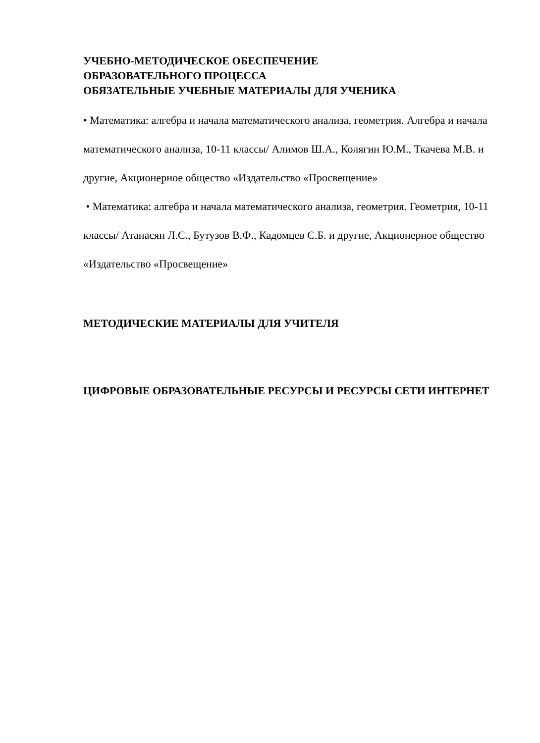УЧЕБНО-МЕТОДИЧЕСКОЕ ОБЕСПЕЧЕНИЕ
ОБРАЗОВАТЕЛЬНОГО ПРОЦЕССА
ОБЯЗАТЕЛЬНЫЕ УЧЕБНЫЕ МАТЕРИАЛЫ ДЛЯ УЧЕНИКА
• Математика: алгебра и начала математического анализа, геометрия. Алгебра и начала математического анализа, 10-11 классы/ Алимов Ш.А., Колягин Ю.М., Ткачева М.В. и другие, Акционерное общество «Издательство «Просвещение»
• Математика: алгебра и начала математического анализа, геометрия. Геометрия, 10-11 классы/ Атанасян Л.С., Бутузов В.Ф., Кадомцев С.Б. и другие, Акционерное общество «Издательство «Просвещение»
МЕТОДИЧЕСКИЕ МАТЕРИАЛЫ ДЛЯ УЧИТЕЛЯ
ЦИФРОВЫЕ ОБРАЗОВАТЕЛЬНЫЕ РЕСУРСЫ И РЕСУРСЫ СЕТИ ИНТЕРНЕТ